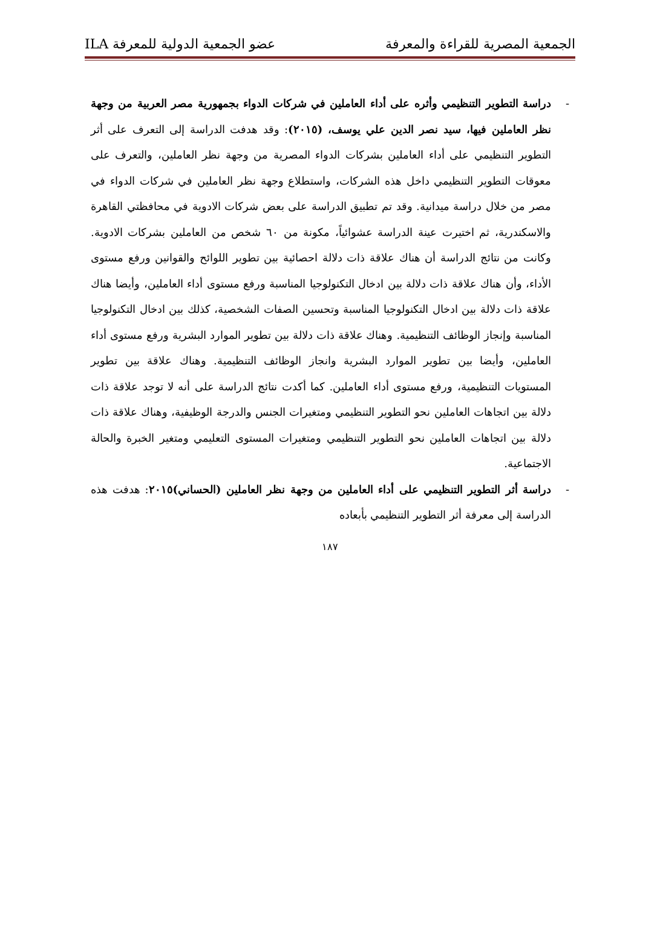الجمعية المصرية للقراءة والمعرفة عضو الجمعية الدولية للمعرفة ILA
- دراسة التطوير التنظيمي وأثره على أداء العاملين في شركات الدواء بجمهورية مصر العربية من وجهة نظر العاملين فيها، سيد نصر الدين علي يوسف، (٢٠١٥): وقد هدفت الدراسة إلى التعرف على أثر التطوير التنظيمي على أداء العاملين بشركات الدواء المصرية من وجهة نظر العاملين، والتعرف على معوقات التطوير التنظيمي داخل هذه الشركات، واستطلاع وجهة نظر العاملين في شركات الدواء في مصر من خلال دراسة ميدانية. وقد تم تطبيق الدراسة على بعض شركات الادوية في محافظتي القاهرة والاسكندرية، ثم اختيرت عينة الدراسة عشوائياً، مكونة من ٦٠ شخص من العاملين بشركات الادوية. وكانت من نتائج الدراسة أن هناك علاقة ذات دلالة احصائية بين تطوير اللوائح والقوانين ورفع مستوى الأداء، وأن هناك علاقة ذات دلالة بين ادخال التكنولوجيا المناسبة ورفع مستوى أداء العاملين، وأيضا هناك علاقة ذات دلالة بين ادخال التكنولوجيا المناسبة وتحسين الصفات الشخصية، كذلك بين ادخال التكنولوجيا المناسبة وإنجاز الوظائف التنظيمية. وهناك علاقة ذات دلالة بين تطوير الموارد البشرية ورفع مستوى أداء العاملين، وأيضا بين تطوير الموارد البشرية وانجاز الوظائف التنظيمية. وهناك علاقة بين تطوير المستويات التنظيمية، ورفع مستوى أداء العاملين. كما أكدت نتائج الدراسة على أنه لا توجد علاقة ذات دلالة بين اتجاهات العاملين نحو التطوير التنظيمي ومتغيرات الجنس والدرجة الوظيفية، وهناك علاقة ذات دلالة بين اتجاهات العاملين نحو التطوير التنظيمي ومتغيرات المستوى التعليمي ومتغير الخبرة والحالة الاجتماعية.
- دراسة أثر التطوير التنظيمي على أداء العاملين من وجهة نظر العاملين (الحساني)٢٠١٥: هدفت هذه الدراسة إلى معرفة أثر التطوير التنظيمي بأبعاده
١٨٧